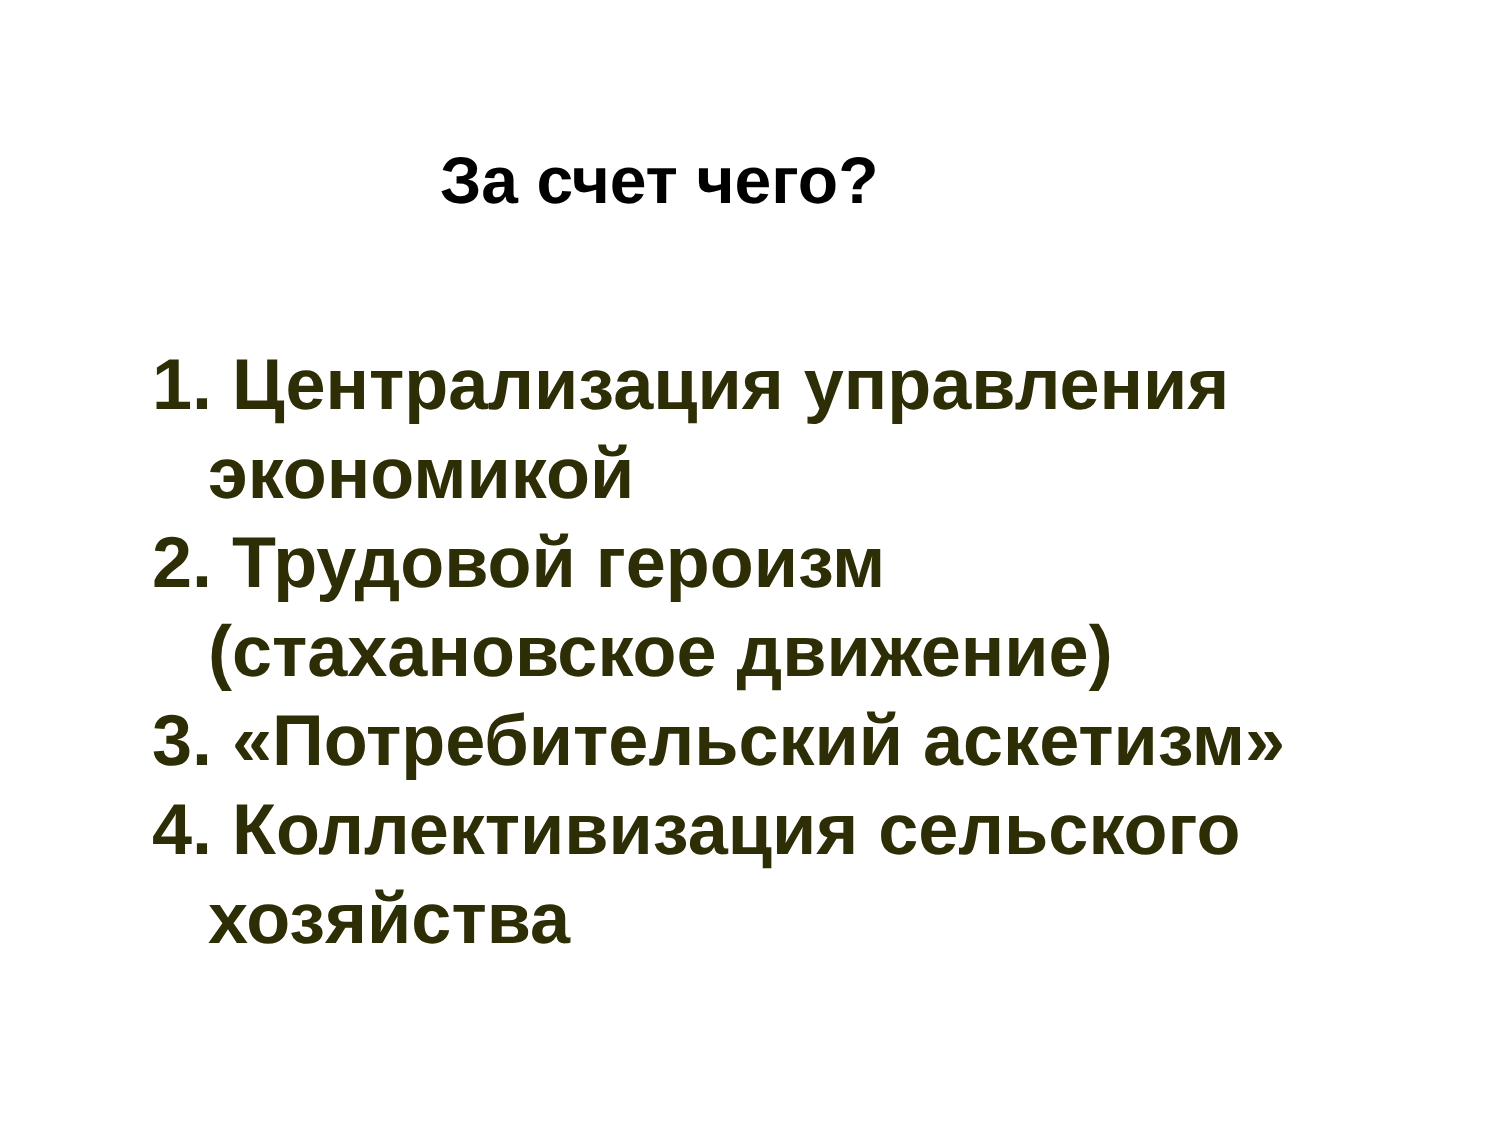За счет чего?
1. Централизация управления экономикой
2. Трудовой героизм (стахановское движение)
3. «Потребительский аскетизм»
4. Коллективизация сельского хозяйства